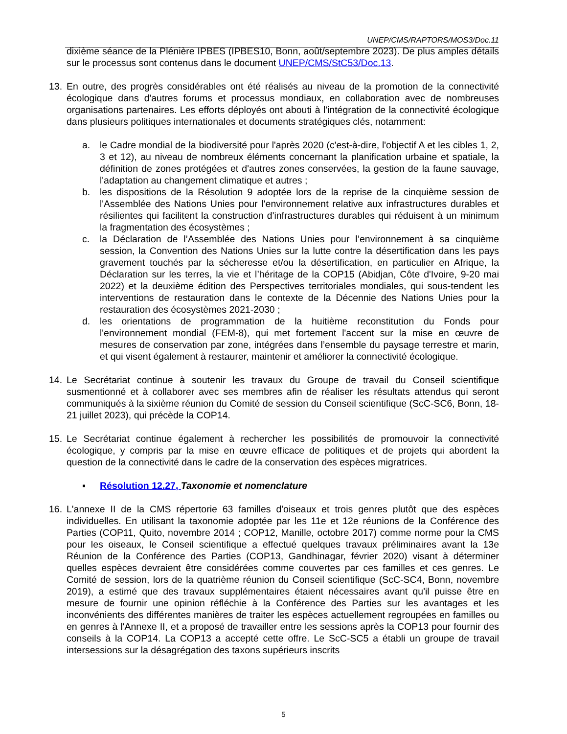UNEP/CMS/RAPTORS/MOS3/Doc.11
dixième séance de la Plénière IPBES (IPBES10, Bonn, août/septembre 2023). De plus amples détails sur le processus sont contenus dans le document UNEP/CMS/StC53/Doc.13.
13. En outre, des progrès considérables ont été réalisés au niveau de la promotion de la connectivité écologique dans d'autres forums et processus mondiaux, en collaboration avec de nombreuses organisations partenaires. Les efforts déployés ont abouti à l'intégration de la connectivité écologique dans plusieurs politiques internationales et documents stratégiques clés, notamment:
a. le Cadre mondial de la biodiversité pour l'après 2020 (c'est-à-dire, l'objectif A et les cibles 1, 2, 3 et 12), au niveau de nombreux éléments concernant la planification urbaine et spatiale, la définition de zones protégées et d'autres zones conservées, la gestion de la faune sauvage, l'adaptation au changement climatique et autres ;
b. les dispositions de la Résolution 9 adoptée lors de la reprise de la cinquième session de l'Assemblée des Nations Unies pour l'environnement relative aux infrastructures durables et résilientes qui facilitent la construction d'infrastructures durables qui réduisent à un minimum la fragmentation des écosystèmes ;
c. la Déclaration de l’Assemblée des Nations Unies pour l’environnement à sa cinquième session, la Convention des Nations Unies sur la lutte contre la désertification dans les pays gravement touchés par la sécheresse et/ou la désertification, en particulier en Afrique, la Déclaration sur les terres, la vie et l’héritage de la COP15 (Abidjan, Côte d'Ivoire, 9-20 mai 2022) et la deuxième édition des Perspectives territoriales mondiales, qui sous-tendent les interventions de restauration dans le contexte de la Décennie des Nations Unies pour la restauration des écosystèmes 2021-2030 ;
d. les orientations de programmation de la huitième reconstitution du Fonds pour l'environnement mondial (FEM-8), qui met fortement l'accent sur la mise en œuvre de mesures de conservation par zone, intégrées dans l’ensemble du paysage terrestre et marin, et qui visent également à restaurer, maintenir et améliorer la connectivité écologique.
14. Le Secrétariat continue à soutenir les travaux du Groupe de travail du Conseil scientifique susmentionné et à collaborer avec ses membres afin de réaliser les résultats attendus qui seront communiqués à la sixième réunion du Comité de session du Conseil scientifique (ScC-SC6, Bonn, 18-21 juillet 2023), qui précède la COP14.
15. Le Secrétariat continue également à rechercher les possibilités de promouvoir la connectivité écologique, y compris par la mise en œuvre efficace de politiques et de projets qui abordent la question de la connectivité dans le cadre de la conservation des espèces migratrices.
▪ Résolution 12.27, Taxonomie et nomenclature
16. L'annexe II de la CMS répertorie 63 familles d'oiseaux et trois genres plutôt que des espèces individuelles. En utilisant la taxonomie adoptée par les 11e et 12e réunions de la Conférence des Parties (COP11, Quito, novembre 2014 ; COP12, Manille, octobre 2017) comme norme pour la CMS pour les oiseaux, le Conseil scientifique a effectué quelques travaux préliminaires avant la 13e Réunion de la Conférence des Parties (COP13, Gandhinagar, février 2020) visant à déterminer quelles espèces devraient être considérées comme couvertes par ces familles et ces genres. Le Comité de session, lors de la quatrième réunion du Conseil scientifique (ScC-SC4, Bonn, novembre 2019), a estimé que des travaux supplémentaires étaient nécessaires avant qu'il puisse être en mesure de fournir une opinion réfléchie à la Conférence des Parties sur les avantages et les inconvénients des différentes manières de traiter les espèces actuellement regroupées en familles ou en genres à l'Annexe II, et a proposé de travailler entre les sessions après la COP13 pour fournir des conseils à la COP14. La COP13 a accepté cette offre. Le ScC-SC5 a établi un groupe de travail intersessions sur la désagrégation des taxons supérieurs inscrits
5